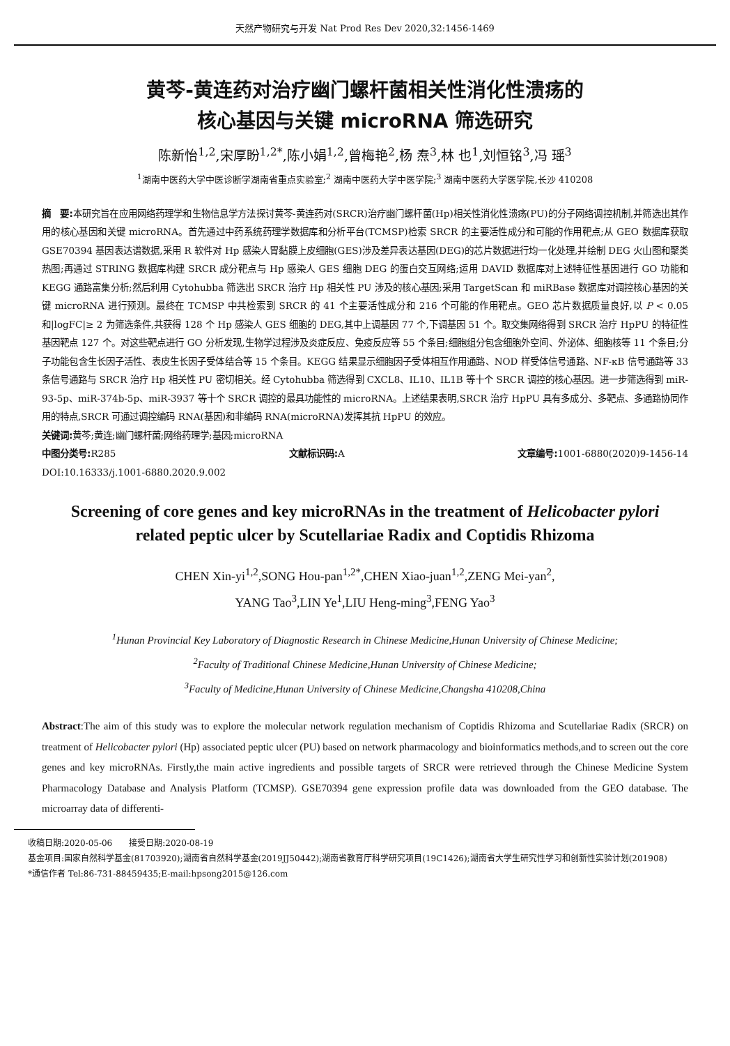天然产物研究与开发 Nat Prod Res Dev 2020,32:1456-1469
黄芩-黄连药对治疗幽门螺杆菌相关性消化性溃疡的
核心基因与关键 microRNA 筛选研究
陈新怡<sup>1,2</sup>,宋厚盼<sup>1,2*</sup>,陈小娟<sup>1,2</sup>,曾梅艳<sup>2</sup>,杨 焘<sup>3</sup>,林 也<sup>1</sup>,刘恒铭<sup>3</sup>,冯 瑶<sup>3</sup>
<sup>1</sup> 湖南中医药大学中医诊断学湖南省重点实验室;<sup>2</sup> 湖南中医药大学中医学院;<sup>3</sup> 湖南中医药大学医学院,长沙 410208
摘　要: 本研究旨在应用网络药理学和生物信息学方法探讨黄芩-黄连药对(SRCR)治疗幽门螺杆菌(Hp)相关性消化性溃疡(PU)的分子网络调控机制,并筛选出其作用的核心基因和关键 microRNA。首先通过中药系统药理学数据库和分析平台(TCMSP)检索 SRCR 的主要活性成分和可能的作用靶点;从 GEO 数据库获取 GSE70394 基因表达谱数据,采用 R 软件对 Hp 感染人胃黏膜上皮细胞(GES)涉及差异表达基因(DEG)的芯片数据进行均一化处理,并绘制 DEG 火山图和聚类热图;再通过 STRING 数据库构建 SRCR 成分靶点与 Hp 感染人 GES 细胞 DEG 的蛋白交互网络;运用 DAVID 数据库对上述特征性基因进行 GO 功能和 KEGG 通路富集分析;然后利用 Cytohubba 筛选出 SRCR 治疗 Hp 相关性 PU 涉及的核心基因;采用 TargetScan 和 miRBase 数据库对调控核心基因的关键 microRNA 进行预测。最终在 TCMSP 中共检索到 SRCR 的 41 个主要活性成分和 216 个可能的作用靶点。GEO 芯片数据质量良好,以 P < 0.05 和|logFC|≥ 2 为筛选条件,共获得 128 个 Hp 感染人 GES 细胞的 DEG,其中上调基因 77 个,下调基因 51 个。取交集网络得到 SRCR 治疗 HpPU 的特征性基因靶点 127 个。对这些靶点进行 GO 分析发现,生物学过程涉及炎症反应、免疫反应等 55 个条目;细胞组分包含细胞外空间、外泌体、细胞核等 11 个条目;分子功能包含生长因子活性、表皮生长因子受体结合等 15 个条目。KEGG 结果显示细胞因子受体相互作用通路、NOD 样受体信号通路、NF-κB 信号通路等 33 条信号通路与 SRCR 治疗 Hp 相关性 PU 密切相关。经 Cytohubba 筛选得到 CXCL8、IL10、IL1B 等十个 SRCR 调控的核心基因。进一步筛选得到 miR-93-5p、miR-374b-5p、miR-3937 等十个 SRCR 调控的最具功能性的 microRNA。上述结果表明,SRCR 治疗 HpPU 具有多成分、多靶点、多通路协同作用的特点,SRCR 可通过调控编码 RNA(基因)和非编码 RNA(microRNA)发挥其抗 HpPU 的效应。
关键词: 黄芩;黄连;幽门螺杆菌;网络药理学;基因;microRNA
中图分类号: R285 文献标识码: A 文章编号: 1001-6880(2020)9-1456-14
DOI:10.16333/j.1001-6880.2020.9.002
Screening of core genes and key microRNAs in the treatment of Helicobacter pylori
related peptic ulcer by Scutellariae Radix and Coptidis Rhizoma
CHEN Xin-yi<sup>1,2</sup>,SONG Hou-pan<sup>1,2*</sup>,CHEN Xiao-juan<sup>1,2</sup>,ZENG Mei-yan<sup>2</sup>,
YANG Tao<sup>3</sup>,LIN Ye<sup>1</sup>,LIU Heng-ming<sup>3</sup>,FENG Yao<sup>3</sup>
<sup>1</sup> Hunan Provincial Key Laboratory of Diagnostic Research in Chinese Medicine,Hunan University of Chinese Medicine;
<sup>2</sup> Faculty of Traditional Chinese Medicine,Hunan University of Chinese Medicine;
<sup>3</sup> Faculty of Medicine,Hunan University of Chinese Medicine,Changsha 410208,China
Abstract:The aim of this study was to explore the molecular network regulation mechanism of Coptidis Rhizoma and Scutellariae Radix (SRCR) on treatment of Helicobacter pylori (Hp) associated peptic ulcer (PU) based on network pharmacology and bioinformatics methods,and to screen out the core genes and key microRNAs. Firstly,the main active ingredients and possible targets of SRCR were retrieved through the Chinese Medicine System Pharmacology Database and Analysis Platform (TCMSP). GSE70394 gene expression profile data was downloaded from the GEO database. The microarray data of differenti-
收稿日期:2020-05-06　　接受日期:2020-08-19
基金项目:国家自然科学基金(81703920);湖南省自然科学基金(2019JJ50442);湖南省教育厅科学研究项目(19C1426);湖南省大学生研究性学习和创新性实验计划(201908)
*通信作者 Tel:86-731-88459435;E-mail:hpsong2015@126.com